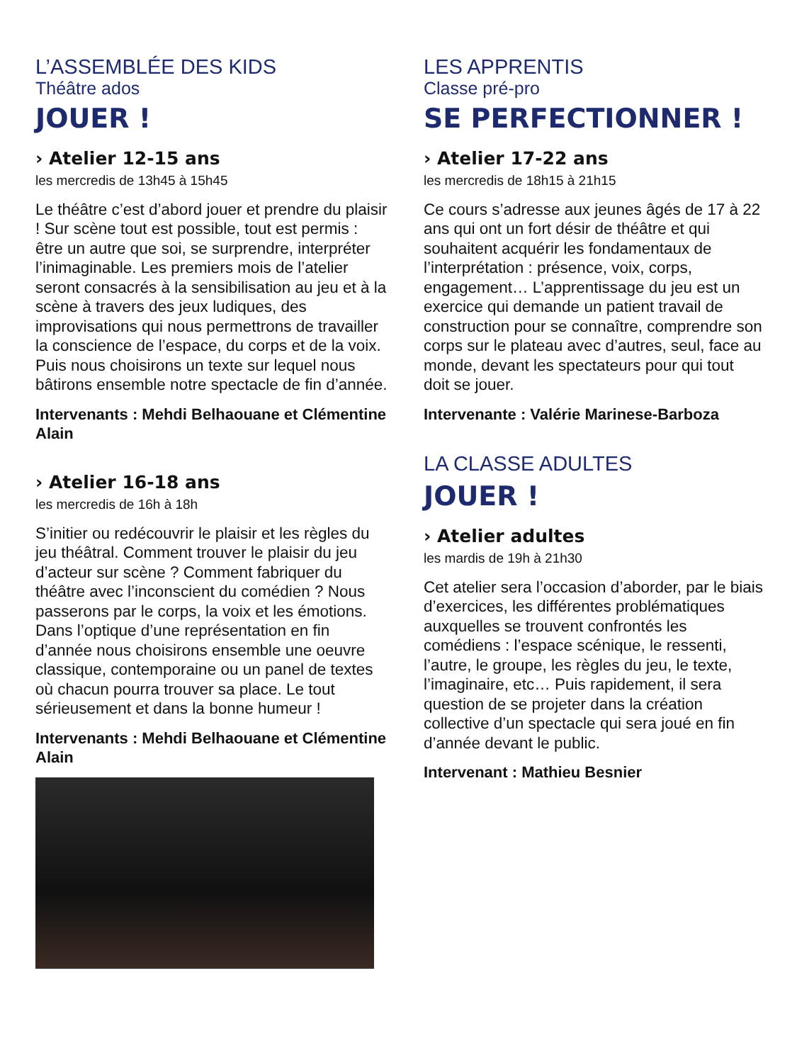L’ASSEMBLÉE DES KIDS
Théâtre ados
JOUER !
› Atelier 12-15 ans
les mercredis de 13h45 à 15h45
Le théâtre c’est d’abord jouer et prendre du plaisir ! Sur scène tout est possible, tout est permis : être un autre que soi, se surprendre, interpréter l’inimaginable. Les premiers mois de l’atelier seront consacrés à la sensibilisation au jeu et à la scène à travers des jeux ludiques, des improvisations qui nous permettrons de travailler la conscience de l’espace, du corps et de la voix. Puis nous choisirons un texte sur lequel nous bâtirons ensemble notre spectacle de fin d’année.
Intervenants : Mehdi Belhaouane et Clémentine Alain
› Atelier 16-18 ans
les mercredis de 16h à 18h
S’initier ou redécouvrir le plaisir et les règles du jeu théâtral. Comment trouver le plaisir du jeu d’acteur sur scène ? Comment fabriquer du théâtre avec l’inconscient du comédien ? Nous passerons par le corps, la voix et les émotions. Dans l’optique d’une représentation en fin d’année nous choisirons ensemble une oeuvre classique, contemporaine ou un panel de textes où chacun pourra trouver sa place. Le tout sérieusement et dans la bonne humeur !
Intervenants : Mehdi Belhaouane et Clémentine Alain
LES APPRENTIS
Classe pré-pro
SE PERFECTIONNER !
› Atelier 17-22 ans
les mercredis de 18h15 à 21h15
Ce cours s’adresse aux jeunes âgés de 17 à 22 ans qui ont un fort désir de théâtre et qui souhaitent acquérir les fondamentaux de l’interprétation : présence, voix, corps, engagement… L’apprentissage du jeu est un exercice qui demande un patient travail de construction pour se connaître, comprendre son corps sur le plateau avec d’autres, seul, face au monde, devant les spectateurs pour qui tout doit se jouer.
Intervenante : Valérie Marinese-Barboza
LA CLASSE ADULTES
JOUER !
› Atelier adultes
les mardis de 19h à 21h30
Cet atelier sera l’occasion d’aborder, par le biais d’exercices, les différentes problématiques auxquelles se trouvent confrontés les comédiens : l’espace scénique, le ressenti, l’autre, le groupe, les règles du jeu, le texte, l’imaginaire, etc… Puis rapidement, il sera question de se projeter dans la création collective d’un spectacle qui sera joué en fin d’année devant le public.
Intervenant : Mathieu Besnier